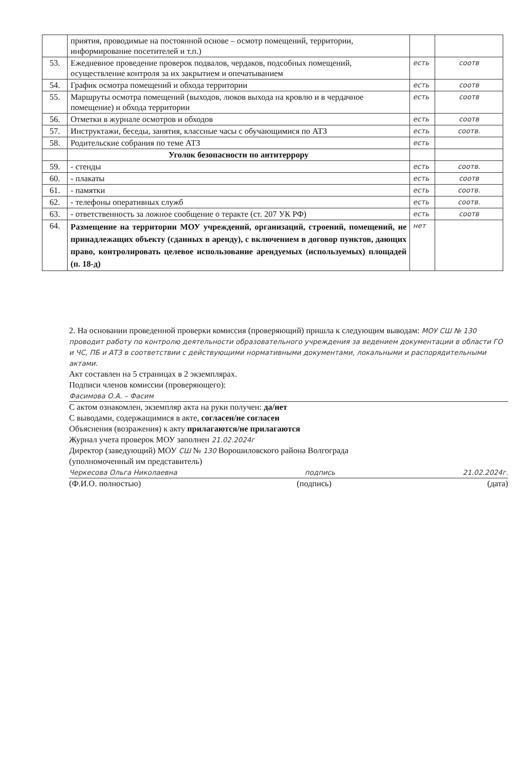| | приятия, проводимые на постоянной основе – осмотр помещений, территории, информирование посетителей и т.п.) | | |
| 53. | Ежедневное проведение проверок подвалов, чердаков, подсобных помещений, осуществление контроля за их закрытием и опечатыванием | есть | соотв |
| 54. | График осмотра помещений и обхода территории | есть | соотв |
| 55. | Маршруты осмотра помещений (выходов, люков выхода на кровлю и в чердачное помещение) и обхода территории | есть | соотв |
| 56. | Отметки в журнале осмотров и обходов | есть | соотв |
| 57. | Инструктажи, беседы, занятия, классные часы с обучающимися по АТЗ | есть | соотв. |
| 58. | Родительские собрания по теме АТЗ | есть | |
| | Уголок безопасности по антитеррору | | |
| 59. | - стенды | есть | соотв. |
| 60. | - плакаты | есть | соотв |
| 61. | - памятки | есть | соотв. |
| 62. | - телефоны оперативных служб | есть | соотв. |
| 63. | - ответственность за ложное сообщение о теракте (ст. 207 УК РФ) | есть | соотв |
| 64. | Размещение на территории МОУ учреждений, организаций, строений, помещений, не принадлежащих объекту (сданных в аренду), с включением в договор пунктов, дающих право, контролировать целевое использование арендуемых (используемых) площадей (п. 18-д) | нет | |
2. На основании проведенной проверки комиссия (проверяющий) пришла к следующим выводам: МОУ СШ № 130 проводит работу по контролю деятельности образовательного учреждения за ведением документации в области ГО и ЧС, ПБ и АТЗ в соответствии с действующими нормативными документами, локальными и распорядительными актами.
Акт составлен на 5 страницах в 2 экземплярах.
Подписи членов комиссии (проверяющего):
Фасимова О.А. – Фасим
С актом ознакомлен, экземпляр акта на руки получен: да/нет
С выводами, содержащимися в акте, согласен/не согласен
Объяснения (возражения) к акту прилагаются/не прилагаются
Журнал учета проверок МОУ заполнен 21.02.2024г
Директор (заведующий) МОУ СШ № 130 Ворошиловского района Волгограда
(уполномоченный им представитель)
Черкесова Ольга Николаевна подпись 21.02.2024г.
(Ф.И.О. полностью) (подпись) (дата)